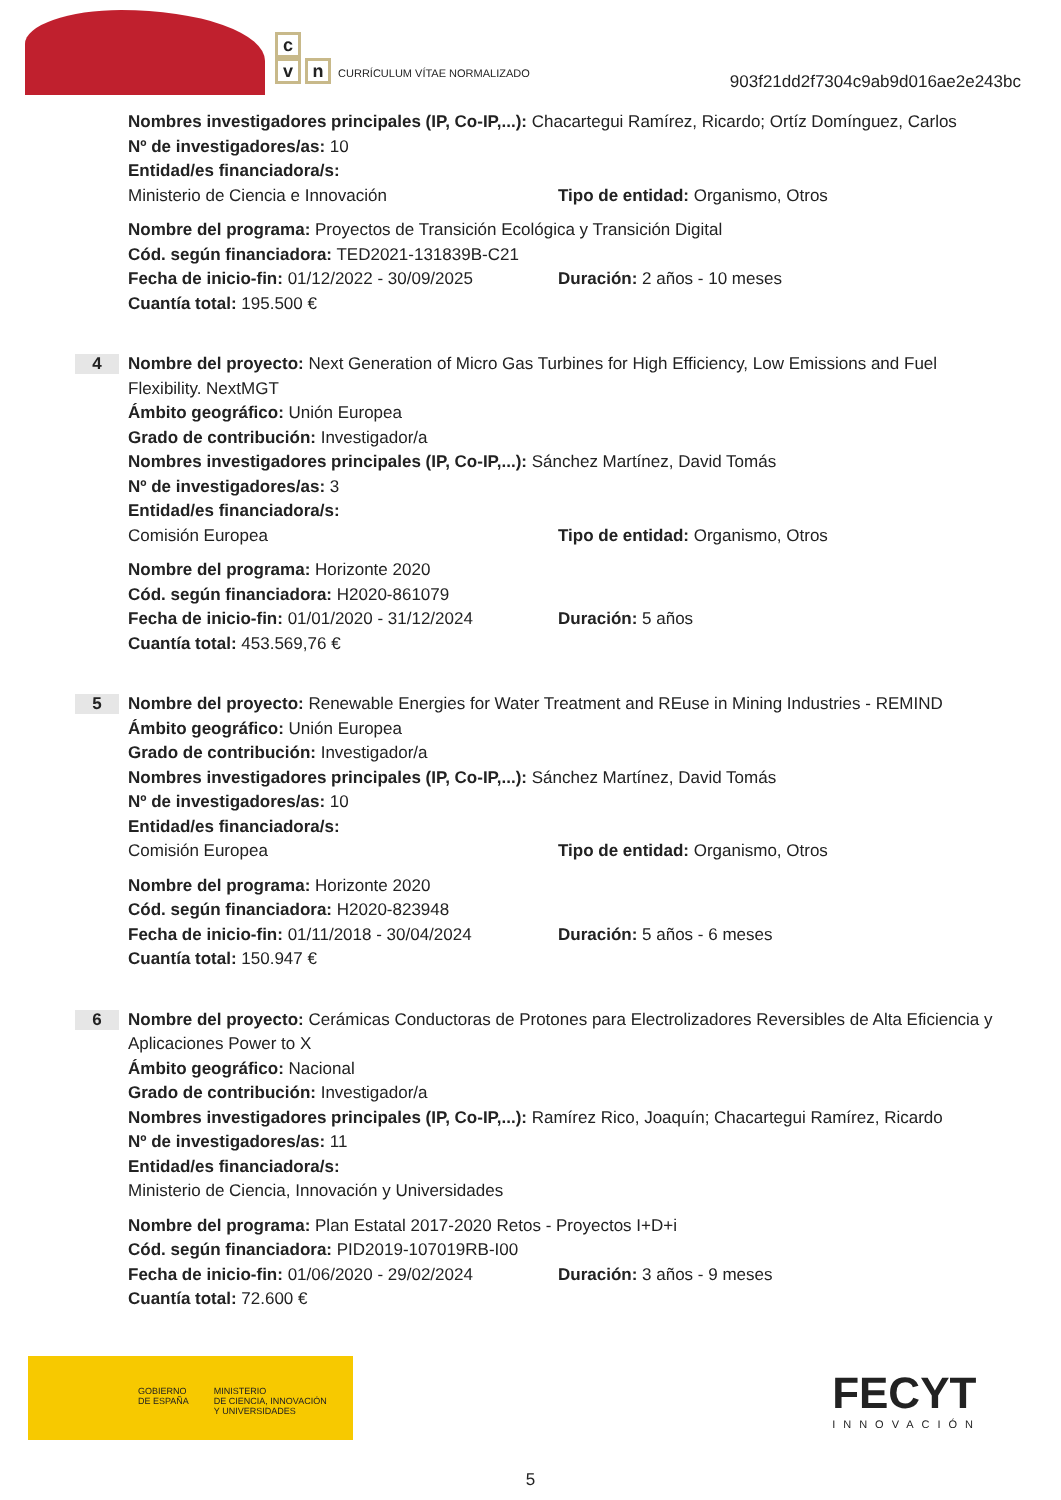c
vn CURRÍCULUM VÍTAE NORMALIZADO
903f21dd2f7304c9ab9d016ae2e243bc
Nombres investigadores principales (IP, Co-IP,...): Chacartegui Ramírez, Ricardo; Ortíz Domínguez, Carlos
Nº de investigadores/as: 10
Entidad/es financiadora/s:
Ministerio de Ciencia e Innovación Tipo de entidad: Organismo, Otros
Nombre del programa: Proyectos de Transición Ecológica y Transición Digital
Cód. según financiadora: TED2021-131839B-C21
Fecha de inicio-fin: 01/12/2022 - 30/09/2025
Duración: 2 años - 10 meses
Cuantía total: 195.500 €
4
Nombre del proyecto: Next Generation of Micro Gas Turbines for High Efficiency, Low Emissions and Fuel Flexibility. NextMGT
Ámbito geográfico: Unión Europea
Grado de contribución: Investigador/a
Nombres investigadores principales (IP, Co-IP,...): Sánchez Martínez, David Tomás
Nº de investigadores/as: 3
Entidad/es financiadora/s:
Comisión Europea Tipo de entidad: Organismo, Otros
Nombre del programa: Horizonte 2020
Cód. según financiadora: H2020-861079
Fecha de inicio-fin: 01/01/2020 - 31/12/2024
Duración: 5 años
Cuantía total: 453.569,76 €
5
Nombre del proyecto: Renewable Energies for Water Treatment and REuse in Mining Industries - REMIND
Ámbito geográfico: Unión Europea
Grado de contribución: Investigador/a
Nombres investigadores principales (IP, Co-IP,...): Sánchez Martínez, David Tomás
Nº de investigadores/as: 10
Entidad/es financiadora/s:
Comisión Europea Tipo de entidad: Organismo, Otros
Nombre del programa: Horizonte 2020
Cód. según financiadora: H2020-823948
Fecha de inicio-fin: 01/11/2018 - 30/04/2024
Duración: 5 años - 6 meses
Cuantía total: 150.947 €
6
Nombre del proyecto: Cerámicas Conductoras de Protones para Electrolizadores Reversibles de Alta Eficiencia y Aplicaciones Power to X
Ámbito geográfico: Nacional
Grado de contribución: Investigador/a
Nombres investigadores principales (IP, Co-IP,...): Ramírez Rico, Joaquín; Chacartegui Ramírez, Ricardo
Nº de investigadores/as: 11
Entidad/es financiadora/s:
Ministerio de Ciencia, Innovación y Universidades
Nombre del programa: Plan Estatal 2017-2020 Retos - Proyectos I+D+i
Cód. según financiadora: PID2019-107019RB-I00
Fecha de inicio-fin: 01/06/2020 - 29/02/2024
Duración: 3 años - 9 meses
Cuantía total: 72.600 €
GOBIERNO
DE ESPAÑA MINISTERIO
DE CIENCIA, INNOVACIÓN
Y UNIVERSIDADES
FECYT
INNOVACIÓN
5